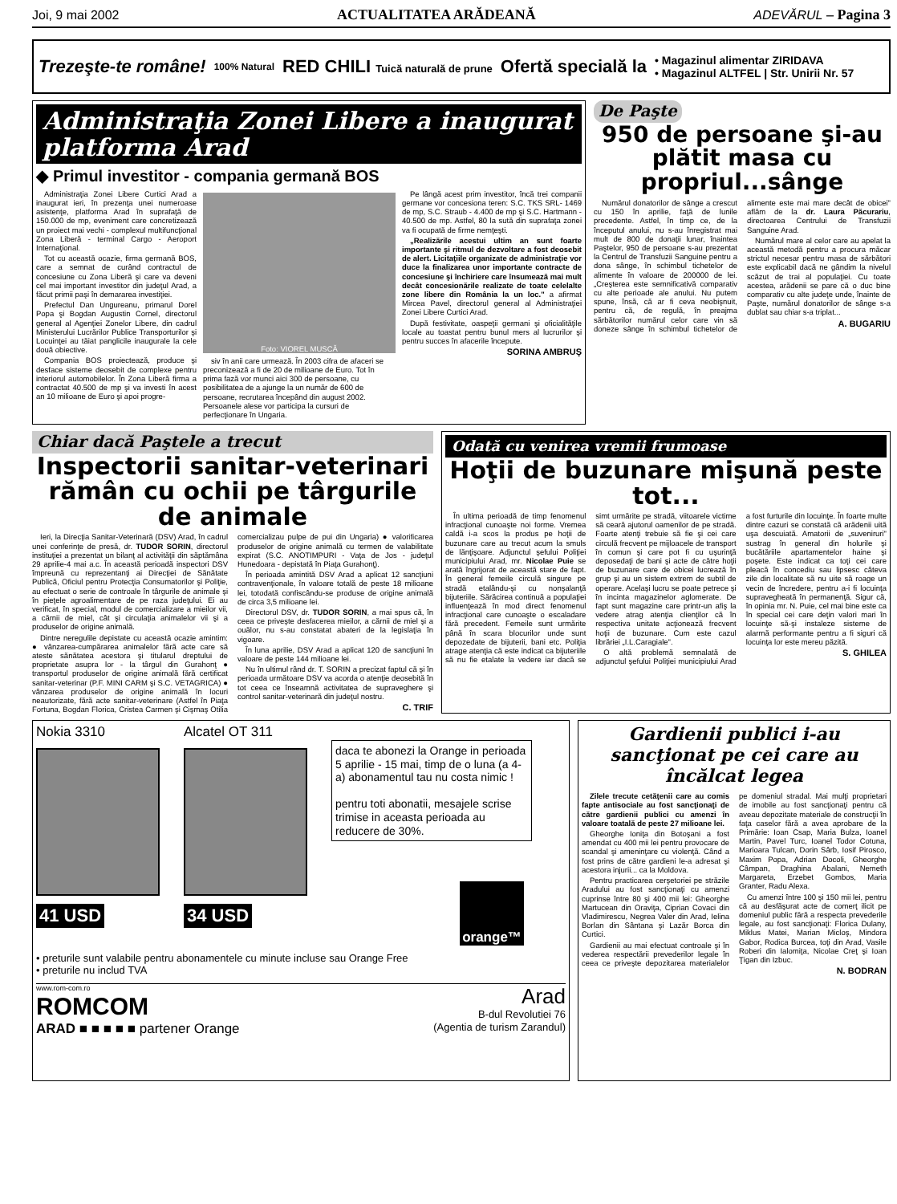Joi, 9 mai 2002 ACTUALITATEA ARĂDEANĂ ADEVĂRUL – Pagina 3
Trezeşte-te române! 100% Natural RED CHILI Tuică naturală de prune Ofertă specială la • Magazinul alimentar ZIRIDAVA
• Magazinul ALTFEL | Str. Unirii Nr. 57
Administraţia Zonei Libere a inaugurat platforma Arad
◆ Primul investitor - compania germană BOS
Administraţia Zonei Libere Curtici Arad a inaugurat ieri, în prezenţa unei numeroase asistenţe, platforma Arad în suprafaţă de 150.000 de mp, eveniment care concretizează un proiect mai vechi - complexul multifuncţional Zona Liberă - terminal Cargo - Aeroport Internaţional.
Tot cu această ocazie, firma germană BOS, care a semnat de curând contractul de concesiune cu Zona Liberă şi care va deveni cel mai important investitor din judeţul Arad, a făcut primii paşi în demararea investiţiei.
Prefectul Dan Ungureanu, primarul Dorel Popa şi Bogdan Augustin Cornel, directorul general al Agenţiei Zonelor Libere, din cadrul Ministerului Lucrărilor Publice Transporturilor şi Locuinţei au tăiat panglicile inaugurale la cele două obiective.
Compania BOS proiectează, produce şi desface sisteme deosebit de complexe pentru interiorul automobilelor. În Zona Liberă firma a contractat 40.500 de mp şi va investi în acest an 10 milioane de Euro şi apoi progre-
Foto: VIOREL MUSCĂ
siv în anii care urmează. În 2003 cifra de afaceri se preconizează a fi de 20 de milioane de Euro. Tot în prima fază vor munci aici 300 de persoane, cu posibilitatea de a ajunge la un număr de 600 de persoane, recrutarea începând din august 2002. Persoanele alese vor participa la cursuri de perfecţionare în Ungaria.
Pe lângă acest prim investitor, încă trei companii germane vor concesiona teren: S.C. TKS SRL- 1469 de mp, S.C. Straub - 4.400 de mp şi S.C. Hartmann - 40.500 de mp. Astfel, 80 la sută din suprafaţa zonei va fi ocupată de firme nemţeşti.
„Realizările acestui ultim an sunt foarte importante şi ritmul de dezvoltare a fost deosebit de alert. Licitaţiile organizate de administraţie vor duce la finalizarea unor importante contracte de concesiune şi închiriere care însumează mai mult decât concesionările realizate de toate celelalte zone libere din România la un loc." a afirmat Mircea Pavel, directorul general al Administraţiei Zonei Libere Curtici Arad.
După festivitate, oaspeţii germani şi oficialităţile locale au toastat pentru bunul mers al lucrurilor şi pentru succes în afacerile începute.
SORINA AMBRUŞ
De Paşte
950 de persoane şi-au plătit masa cu propriul...sânge
Numărul donatorilor de sânge a crescut cu 150 în aprilie, faţă de lunile precedente. Astfel, în timp ce, de la începutul anului, nu s-au înregistrat mai mult de 800 de donaţii lunar, înaintea Paştelor, 950 de persoane s-au prezentat la Centrul de Transfuzii Sanguine pentru a dona sânge, în schimbul tichetelor de alimente în valoare de 200000 de lei. „Creşterea este semnificativă comparativ cu alte perioade ale anului. Nu putem spune, însă, că ar fi ceva neobişnuit, pentru că, de regulă, în preajma sărbătorilor numărul celor care vin să doneze sânge în schimbul tichetelor de alimente este mai mare decât de obicei" aflăm de la dr. Laura Păcurariu, directoarea Centrului de Transfuzii Sanguine Arad.
Numărul mare al celor care au apelat la această metodă pentru a procura măcar strictul necesar pentru masa de sărbători este explicabil dacă ne gândim la nivelul scăzut de trai al populaţiei. Cu toate acestea, arădenii se pare că o duc bine comparativ cu alte judeţe unde, înainte de Paşte, numărul donatorilor de sânge s-a dublat sau chiar s-a triplat...
A. BUGARIU
Chiar dacă Paştele a trecut
Inspectorii sanitar-veterinari rămân cu ochii pe târgurile de animale
Ieri, la Direcţia Sanitar-Veterinară (DSV) Arad, în cadrul unei conferinţe de presă, dr. TUDOR SORIN, directorul instituţiei a prezentat un bilanţ al activităţii din săptămâna 29 aprilie-4 mai a.c. În această perioadă inspectori DSV împreună cu reprezentanţi ai Direcţiei de Sănătate Publică, Oficiul pentru Protecţia Consumatorilor şi Poliţie, au efectuat o serie de controale în târgurile de animale şi în pieţele agroalimentare de pe raza judeţului. Ei au verificat, în special, modul de comercializare a mieilor vii, a cărnii de miel, cât şi circulaţia animalelor vii şi a produselor de origine animală.
Dintre neregulile depistate cu această ocazie amintim: ● vânzarea-cumpărarea animalelor fără acte care să ateste sănătatea acestora şi titularul dreptului de proprietate asupra lor - la târgul din Gurahonţ ● transportul produselor de origine animală fără certificat sanitar-veterinar (P.F. MINI CARM şi S.C. VETAGRICA) ● vânzarea produselor de origine animală în locuri neautorizate, fără acte sanitar-veterinare (Astfel în Piaţa Fortuna, Bogdan Florica, Cristea Carmen şi Cişmaş Otilia comercializau pulpe de pui din Ungaria) ● valorificarea produselor de origine animală cu termen de valabilitate expirat (S.C. ANOTIMPURI - Vaţa de Jos - judeţul Hunedoara - depistată în Piaţa Gurahonţ).
În perioada amintită DSV Arad a aplicat 12 sancţiuni contravenţionale, în valoare totală de peste 18 milioane lei, totodată confiscându-se produse de origine animală de circa 3,5 milioane lei.
Directorul DSV, dr. TUDOR SORIN, a mai spus că, în ceea ce priveşte desfacerea mieilor, a cărnii de miel şi a ouălor, nu s-au constatat abateri de la legislaţia în vigoare.
În luna aprilie, DSV Arad a aplicat 120 de sancţiuni în valoare de peste 144 milioane lei.
Nu în ultimul rând dr. T. SORIN a precizat faptul că şi în perioada următoare DSV va acorda o atenţie deosebită în tot ceea ce înseamnă activitatea de supraveghere şi control sanitar-veterinară din judeţul nostru.
C. TRIF
Odată cu venirea vremii frumoase
Hoţii de buzunare mişună peste tot...
În ultima perioadă de timp fenomenul infracţional cunoaşte noi forme. Vremea caldă i-a scos la produs pe hoţii de buzunare care au trecut acum la smuls de lănţişoare. Adjunctul şefului Poliţiei municipiului Arad, mr. Nicolae Puie se arată îngrijorat de această stare de fapt. În general femeile circulă singure pe stradă etalându-şi cu nonşalanţă bijuteriile. Sărăcirea continuă a populaţiei influenţează în mod direct fenomenul infracţional care cunoaşte o escaladare fără precedent. Femeile sunt urmărite până în scara blocurilor unde sunt depozedate de bijuterii, bani etc. Poliţia atrage atenţia că este indicat ca bijuteriile să nu fie etalate la vedere iar dacă se simt urmărite pe stradă, viitoarele victime să ceară ajutorul oamenilor de pe stradă. Foarte atenţi trebuie să fie şi cei care circulă frecvent pe mijloacele de transport în comun şi care pot fi cu uşurinţă deposedaţi de bani şi acte de către hoţii de buzunare care de obicei lucrează în grup şi au un sistem extrem de subtil de operare. Acelaşi lucru se poate petrece şi în incinta magazinelor aglomerate. De fapt sunt magazine care printr-un afiş la vedere atrag atenţia clienţilor că în respectiva unitate acţionează frecvent hoţii de buzunare. Cum este cazul librăriei „I.L.Caragiale".
O altă problemă semnalată de adjunctul şefului Poliţiei municipiului Arad a fost furturile din locuinţe. În foarte multe dintre cazuri se constată că arădenii uită uşa descuiată. Amatorii de „suveniruri" sustrag în general din holurile şi bucătăriile apartamentelor haine şi poşete. Este indicat ca toţi cei care pleacă în concediu sau lipsesc câteva zile din localitate să nu uite să roage un vecin de încredere, pentru a-i fi locuinţa supravegheată în permanenţă. Sigur că, în opinia mr. N. Puie, cel mai bine este ca în special cei care deţin valori mari în locuinţe să-şi instaleze sisteme de alarmă performante pentru a fi siguri că locuinţa lor este mereu păzită.
S. GHILEA
Nokia 3310
41 USD
Alcatel OT 311
34 USD
daca te abonezi la Orange in perioada 5 aprilie - 15 mai, timp de o luna (a 4-a) abonamentul tau nu costa nimic !
pentru toti abonatii, mesajele scrise trimise in aceasta perioada au reducere de 30%.
orange™
• preturile sunt valabile pentru abonamentele cu minute incluse sau Orange Free
• preturile nu includ TVA
www.rom-com.ro
ROMCOM
ARAD ■ ■ ■ ■ ■ partener Orange
Arad
B-dul Revolutiei 76
(Agentia de turism Zarandul)
Gardienii publici i-au sancţionat pe cei care au încălcat legea
Zilele trecute cetăţenii care au comis fapte antisociale au fost sancţionaţi de către gardienii publici cu amenzi în valoare toatală de peste 27 milioane lei.
Gheorghe Ioniţa din Botoşani a fost amendat cu 400 mii lei pentru provocare de scandal şi ameninţare cu violenţă. Când a fost prins de către gardieni le-a adresat şi acestora injurii... ca la Moldova.
Pentru practicarea cerşetoriei pe străzile Aradului au fost sancţionaţi cu amenzi cuprinse între 80 şi 400 mii lei: Gheorghe Martucean din Oraviţa, Ciprian Covaci din Vladimirescu, Negrea Valer din Arad, Ielina Borlan din Sântana şi Lazăr Borca din Curtici.
Gardienii au mai efectuat controale şi în vederea respectării prevederilor legale în ceea ce priveşte depozitarea materialelor pe domeniul stradal. Mai mulţi proprietari de imobile au fost sancţionaţi pentru că aveau depozitate materiale de construcţii în faţa caselor fără a avea aprobare de la Primărie: Ioan Csap, Maria Bulza, Ioanel Martin, Pavel Turc, Ioanel Todor Cotuna, Marioara Tulcan, Dorin Sârb, Iosif Pirosco, Maxim Popa, Adrian Docoli, Gheorghe Câmpan, Draghina Abalani, Nemeth Margareta, Erzebet Gombos, Maria Granter, Radu Alexa.
Cu amenzi între 100 şi 150 mii lei, pentru că au desfăşurat acte de comerţ ilicit pe domeniul public fără a respecta prevederile legale, au fost sancţionaţi: Florica Dulany, Miklus Matei, Marian Micloş, Mindora Gabor, Rodica Burcea, toţi din Arad, Vasile Roberi din Ialomiţa, Nicolae Creţ şi Ioan Ţigan din Izbuc.
N. BODRAN